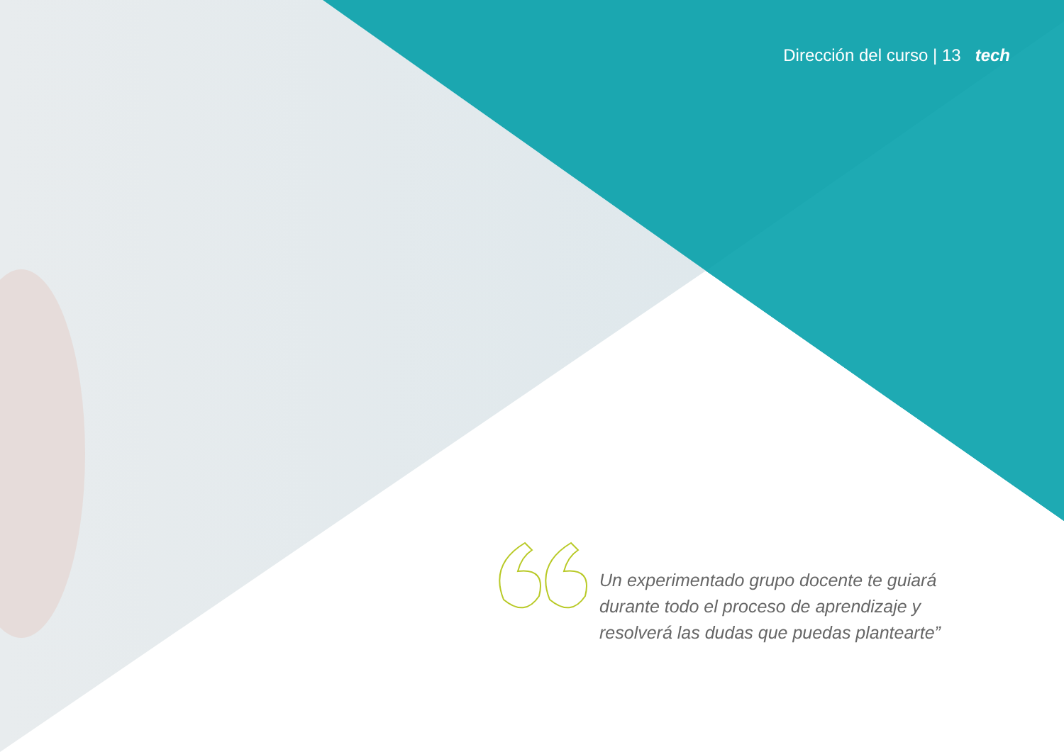Dirección del curso | 13 tech
Un experimentado grupo docente te guiará durante todo el proceso de aprendizaje y resolverá las dudas que puedas plantearte”